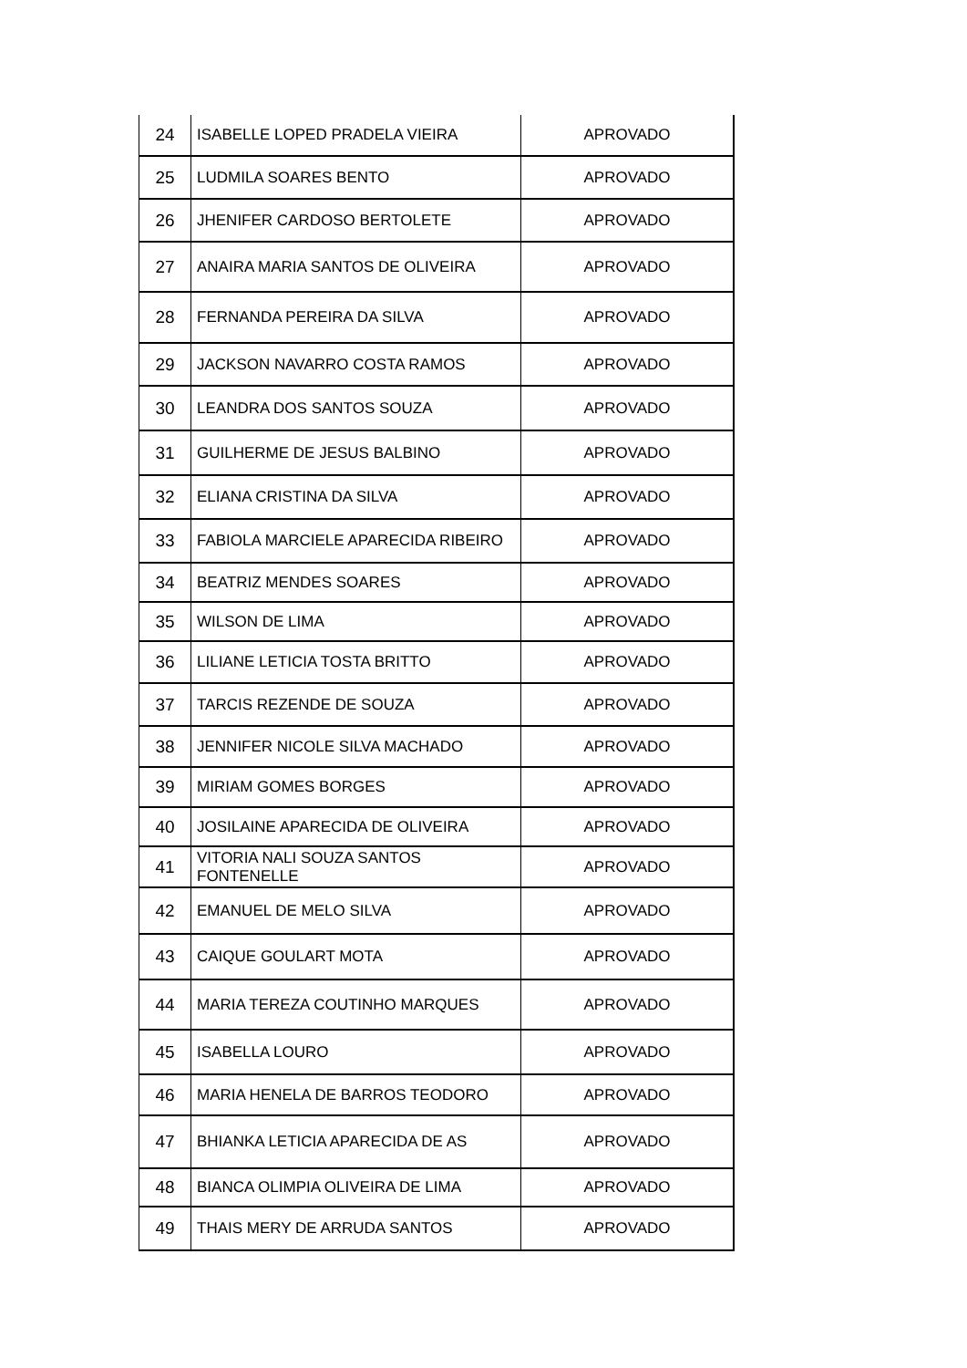| 24 | ISABELLE LOPED PRADELA VIEIRA | APROVADO |
| 25 | LUDMILA SOARES BENTO | APROVADO |
| 26 | JHENIFER CARDOSO BERTOLETE | APROVADO |
| 27 | ANAIRA MARIA SANTOS DE OLIVEIRA | APROVADO |
| 28 | FERNANDA PEREIRA DA SILVA | APROVADO |
| 29 | JACKSON NAVARRO COSTA RAMOS | APROVADO |
| 30 | LEANDRA DOS SANTOS SOUZA | APROVADO |
| 31 | GUILHERME DE JESUS BALBINO | APROVADO |
| 32 | ELIANA CRISTINA DA SILVA | APROVADO |
| 33 | FABIOLA MARCIELE APARECIDA RIBEIRO | APROVADO |
| 34 | BEATRIZ MENDES SOARES | APROVADO |
| 35 | WILSON DE LIMA | APROVADO |
| 36 | LILIANE LETICIA TOSTA BRITTO | APROVADO |
| 37 | TARCIS REZENDE DE SOUZA | APROVADO |
| 38 | JENNIFER NICOLE SILVA MACHADO | APROVADO |
| 39 | MIRIAM GOMES BORGES | APROVADO |
| 40 | JOSILAINE APARECIDA DE OLIVEIRA | APROVADO |
| 41 | VITORIA NALI SOUZA SANTOS FONTENELLE | APROVADO |
| 42 | EMANUEL DE MELO SILVA | APROVADO |
| 43 | CAIQUE GOULART MOTA | APROVADO |
| 44 | MARIA TEREZA COUTINHO MARQUES | APROVADO |
| 45 | ISABELLA LOURO | APROVADO |
| 46 | MARIA HENELA DE BARROS TEODORO | APROVADO |
| 47 | BHIANKA LETICIA APARECIDA DE AS | APROVADO |
| 48 | BIANCA OLIMPIA OLIVEIRA DE LIMA | APROVADO |
| 49 | THAIS MERY DE ARRUDA SANTOS | APROVADO |